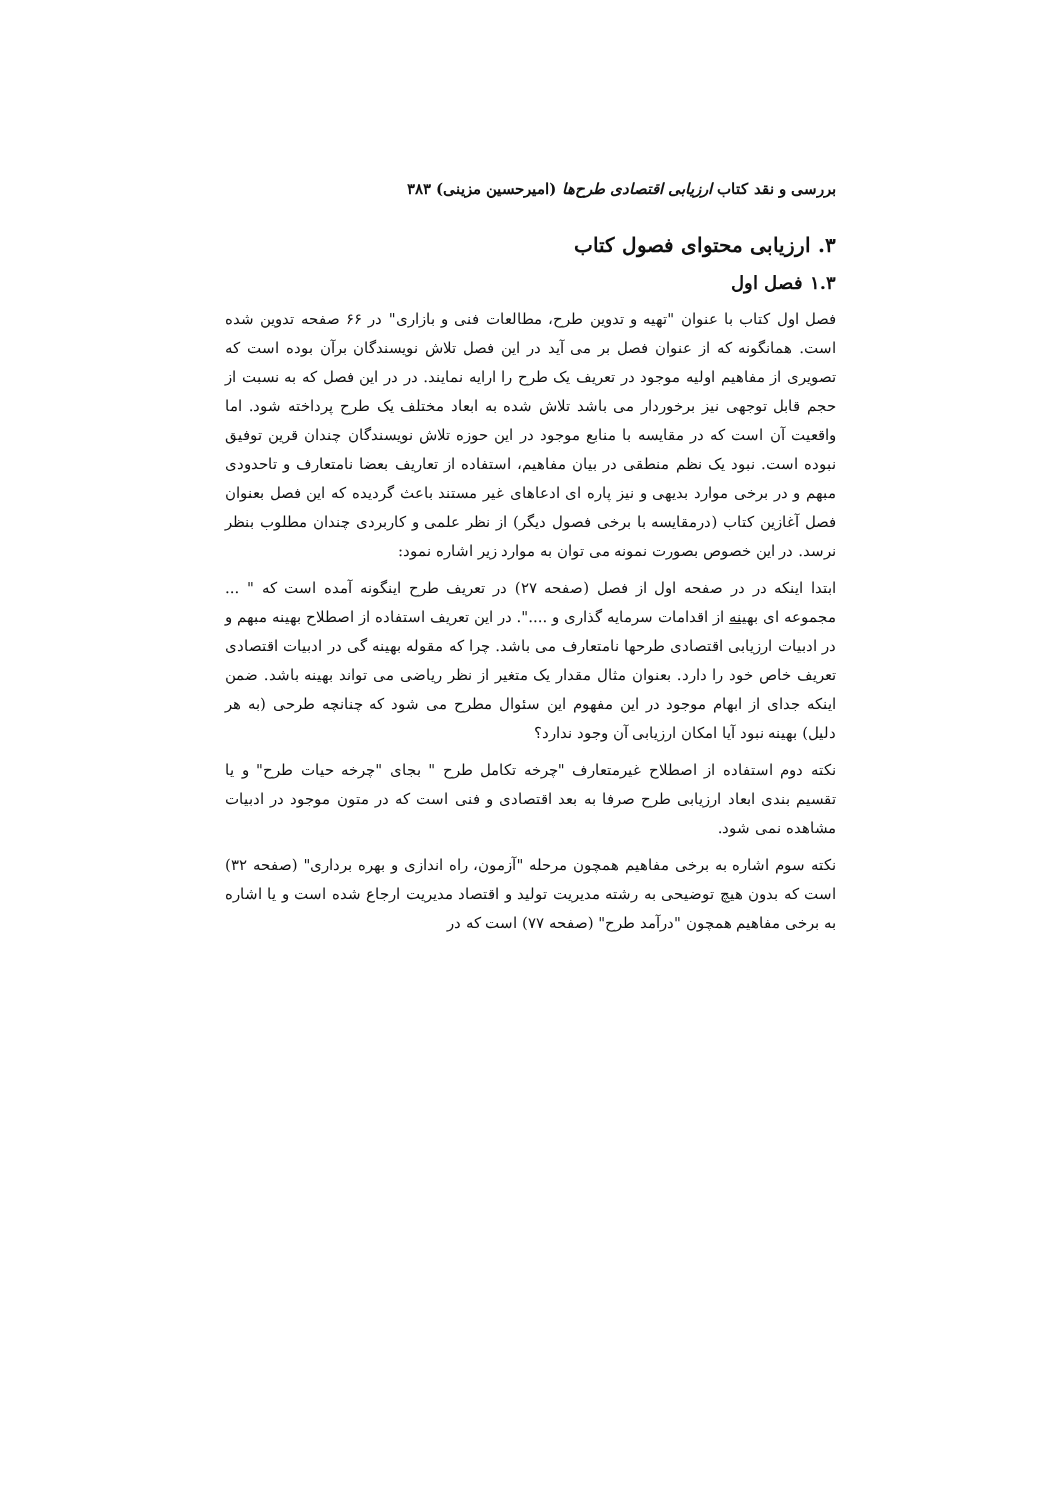بررسی و نقد کتاب ارزیابی اقتصادی طرح‌ها (امیرحسین مزینی) ۳۸۳
۳. ارزیابی محتوای فصول کتاب
۱.۳ فصل اول
فصل اول کتاب با عنوان "تهیه و تدوین طرح، مطالعات فنی و بازاری" در ۶۶ صفحه تدوین شده است. همانگونه که از عنوان فصل بر می آید در این فصل تلاش نویسندگان برآن بوده است که تصویری از مفاهیم اولیه موجود در تعریف یک طرح را ارایه نمایند. در در این فصل که به نسبت از حجم قابل توجهی نیز برخوردار می باشد تلاش شده به ابعاد مختلف یک طرح پرداخته شود. اما واقعیت آن است که در مقایسه با منابع موجود در این حوزه تلاش نویسندگان چندان قرین توفیق نبوده است. نبود یک نظم منطقی در بیان مفاهیم، استفاده از تعاریف بعضا نامتعارف و تاحدودی مبهم و در برخی موارد بدیهی و نیز پاره ای ادعاهای غیر مستند باعث گردیده که این فصل بعنوان فصل آغازین کتاب (درمقایسه با برخی فصول دیگر) از نظر علمی و کاربردی چندان مطلوب بنظر نرسد. در این خصوص بصورت نمونه می توان به موارد زیر اشاره نمود:
ابتدا اینکه در در صفحه اول از فصل (صفحه ۲۷) در تعریف طرح اینگونه آمده است که " ... مجموعه ای بهینه از اقدامات سرمایه گذاری و ....". در این تعریف استفاده از اصطلاح بهینه مبهم و در ادبیات ارزیابی اقتصادی طرحها نامتعارف می باشد. چرا که مقوله بهینه گی در ادبیات اقتصادی تعریف خاص خود را دارد. بعنوان مثال مقدار یک متغیر از نظر ریاضی می تواند بهینه باشد. ضمن اینکه جدای از ابهام موجود در این مفهوم این سئوال مطرح می شود که چنانچه طرحی (به هر دلیل) بهینه نبود آیا امکان ارزیابی آن وجود ندارد؟
نکته دوم استفاده از اصطلاح غیرمتعارف "چرخه تکامل طرح " بجای "چرخه حیات طرح" و یا تقسیم بندی ابعاد ارزیابی طرح صرفا به بعد اقتصادی و فنی است که در متون موجود در ادبیات مشاهده نمی شود.
نکته سوم اشاره به برخی مفاهیم همچون مرحله "آزمون، راه اندازی و بهره برداری" (صفحه ۳۲) است که بدون هیچ توضیحی به رشته مدیریت تولید و اقتصاد مدیریت ارجاع شده است و یا اشاره به برخی مفاهیم همچون "درآمد طرح" (صفحه ۷۷) است که در